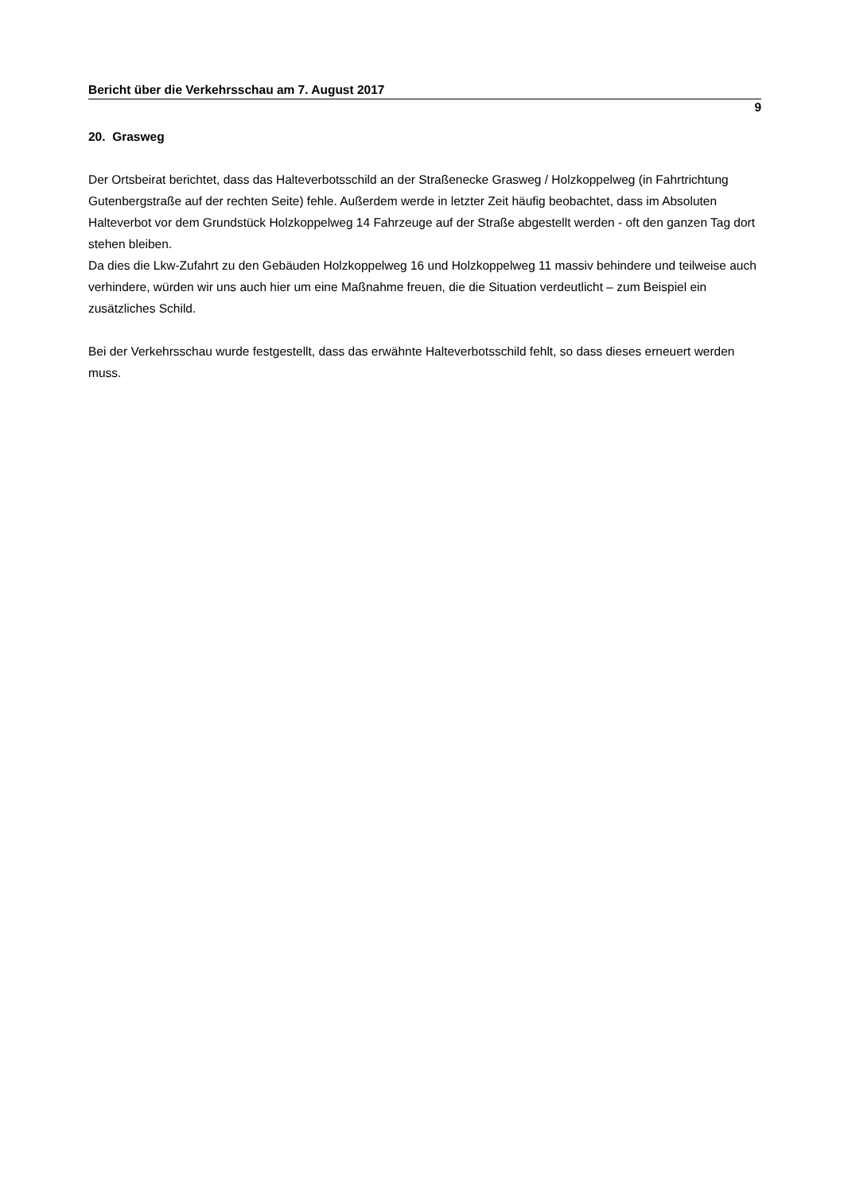Bericht über die Verkehrsschau am 7. August 2017
9
20. Grasweg
Der Ortsbeirat berichtet, dass das Halteverbotsschild an der Straßenecke Grasweg / Holzkoppelweg (in Fahrtrichtung Gutenbergstraße auf der rechten Seite) fehle. Außerdem werde in letzter Zeit häufig beobachtet, dass im Absoluten Halteverbot vor dem Grundstück Holzkoppelweg 14 Fahrzeuge auf der Straße abgestellt werden - oft den ganzen Tag dort stehen bleiben.
Da dies die Lkw-Zufahrt zu den Gebäuden Holzkoppelweg 16 und Holzkoppelweg 11 massiv behindere und teilweise auch verhindere, würden wir uns auch hier um eine Maßnahme freuen, die die Situation verdeutlicht – zum Beispiel ein zusätzliches Schild.
Bei der Verkehrsschau wurde festgestellt, dass das erwähnte Halteverbotsschild fehlt, so dass dieses erneuert werden muss.